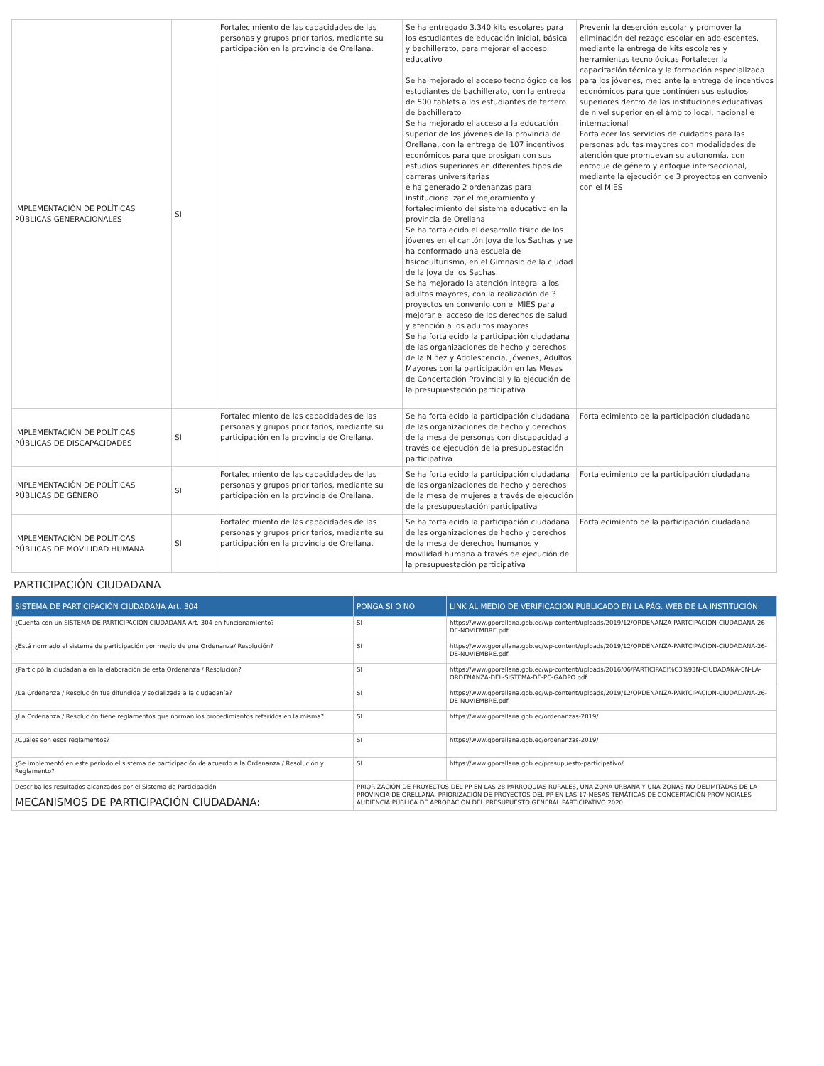| IMPLEMENTACIÓN DE POLÍTICAS PÚBLICAS GENERACIONALES | SI | Fortalecimiento de las capacidades de las personas y grupos prioritarios, mediante su participación en la provincia de Orellana. | Se ha entregado 3.340 kits escolares para los estudiantes de educación inicial, básica y bachillerato, para mejorar el acceso educativo Se ha mejorado el acceso tecnológico de los estudiantes de bachillerato, con la entrega de 500 tablets a los estudiantes de tercero de bachillerato Se ha mejorado el acceso a la educación superior de los jóvenes de la provincia de Orellana, con la entrega de 107 incentivos económicos para que prosigan con sus estudios superiores en diferentes tipos de carreras universitarias e ha generado 2 ordenanzas para institucionalizar el mejoramiento y fortalecimiento del sistema educativo en la provincia de Orellana Se ha fortalecido el desarrollo físico de los jóvenes en el cantón Joya de los Sachas y se ha conformado una escuela de fisicoculturismo, en el Gimnasio de la ciudad de la Joya de los Sachas. Se ha mejorado la atención integral a los adultos mayores, con la realización de 3 proyectos en convenio con el MIES para mejorar el acceso de los derechos de salud y atención a los adultos mayores Se ha fortalecido la participación ciudadana de las organizaciones de hecho y derechos de la Niñez y Adolescencia, Jóvenes, Adultos Mayores con la participación en las Mesas de Concertación Provincial y la ejecución de la presupuestación participativa | Prevenir la deserción escolar y promover la eliminación del rezago escolar en adolescentes, mediante la entrega de kits escolares y herramientas tecnológicas Fortalecer la capacitación técnica y la formación especializada para los jóvenes, mediante la entrega de incentivos económicos para que continúen sus estudios superiores dentro de las instituciones educativas de nivel superior en el ámbito local, nacional e internacional Fortalecer los servicios de cuidados para las personas adultas mayores con modalidades de atención que promuevan su autonomía, con enfoque de género y enfoque interseccional, mediante la ejecución de 3 proyectos en convenio con el MIES |
| IMPLEMENTACIÓN DE POLÍTICAS PÚBLICAS DE DISCAPACIDADES | SI | Fortalecimiento de las capacidades de las personas y grupos prioritarios, mediante su participación en la provincia de Orellana. | Se ha fortalecido la participación ciudadana de las organizaciones de hecho y derechos de la mesa de personas con discapacidad a través de ejecución de la presupuestación participativa | Fortalecimiento de la participación ciudadana |
| IMPLEMENTACIÓN DE POLÍTICAS PÚBLICAS DE GÉNERO | SI | Fortalecimiento de las capacidades de las personas y grupos prioritarios, mediante su participación en la provincia de Orellana. | Se ha fortalecido la participación ciudadana de las organizaciones de hecho y derechos de la mesa de mujeres a través de ejecución de la presupuestación participativa | Fortalecimiento de la participación ciudadana |
| IMPLEMENTACIÓN DE POLÍTICAS PÚBLICAS DE MOVILIDAD HUMANA | SI | Fortalecimiento de las capacidades de las personas y grupos prioritarios, mediante su participación en la provincia de Orellana. | Se ha fortalecido la participación ciudadana de las organizaciones de hecho y derechos de la mesa de derechos humanos y movilidad humana a través de ejecución de la presupuestación participativa | Fortalecimiento de la participación ciudadana |
PARTICIPACIÓN CIUDADANA
| SISTEMA DE PARTICIPACIÓN CIUDADANA Art. 304 | PONGA SI O NO | LINK AL MEDIO DE VERIFICACIÓN PUBLICADO EN LA PÁG. WEB DE LA INSTITUCIÓN |
| --- | --- | --- |
| ¿Cuenta con un SISTEMA DE PARTICIPACIÓN CIUDADANA Art. 304 en funcionamiento? | SI | https://www.gporellana.gob.ec/wp-content/uploads/2019/12/ORDENANZA-PARTCIPACION-CIUDADANA-26-DE-NOVIEMBRE.pdf |
| ¿Está normado el sistema de participación por medio de una Ordenanza/ Resolución? | SI | https://www.gporellana.gob.ec/wp-content/uploads/2019/12/ORDENANZA-PARTCIPACION-CIUDADANA-26-DE-NOVIEMBRE.pdf |
| ¿Participó la ciudadanía en la elaboración de esta Ordenanza / Resolución? | SI | https://www.gporellana.gob.ec/wp-content/uploads/2016/06/PARTICIPACI%C3%93N-CIUDADANA-EN-LA-ORDENANZA-DEL-SISTEMA-DE-PC-GADPO.pdf |
| ¿La Ordenanza / Resolución fue difundida y socializada a la ciudadanía? | SI | https://www.gporellana.gob.ec/wp-content/uploads/2019/12/ORDENANZA-PARTCIPACION-CIUDADANA-26-DE-NOVIEMBRE.pdf |
| ¿La Ordenanza / Resolución tiene reglamentos que norman los procedimientos referidos en la misma? | SI | https://www.gporellana.gob.ec/ordenanzas-2019/ |
| ¿Cuáles son esos reglamentos? | SI | https://www.gporellana.gob.ec/ordenanzas-2019/ |
| ¿Se implementó en este periodo el sistema de participación de acuerdo a la Ordenanza / Resolución y Reglamento? | SI | https://www.gporellana.gob.ec/presupuesto-participativo/ |
| Describa los resultados alcanzados por el Sistema de Participación MECANISMOS DE PARTICIPACIÓN CIUDADANA: | PRIORIZACIÓN DE PROYECTOS DEL PP EN LAS 28 PARROQUIAS RURALES, UNA ZONA URBANA Y UNA ZONAS NO DELIMITADAS DE LA PROVINCIA DE ORELLANA. PRIORIZACIÓN DE PROYECTOS DEL PP EN LAS 17 MESAS TEMÁTICAS DE CONCERTACIÓN PROVINCIALES AUDIENCIA PÚBLICA DE APROBACIÓN DEL PRESUPUESTO GENERAL PARTICIPATIVO 2020 | |